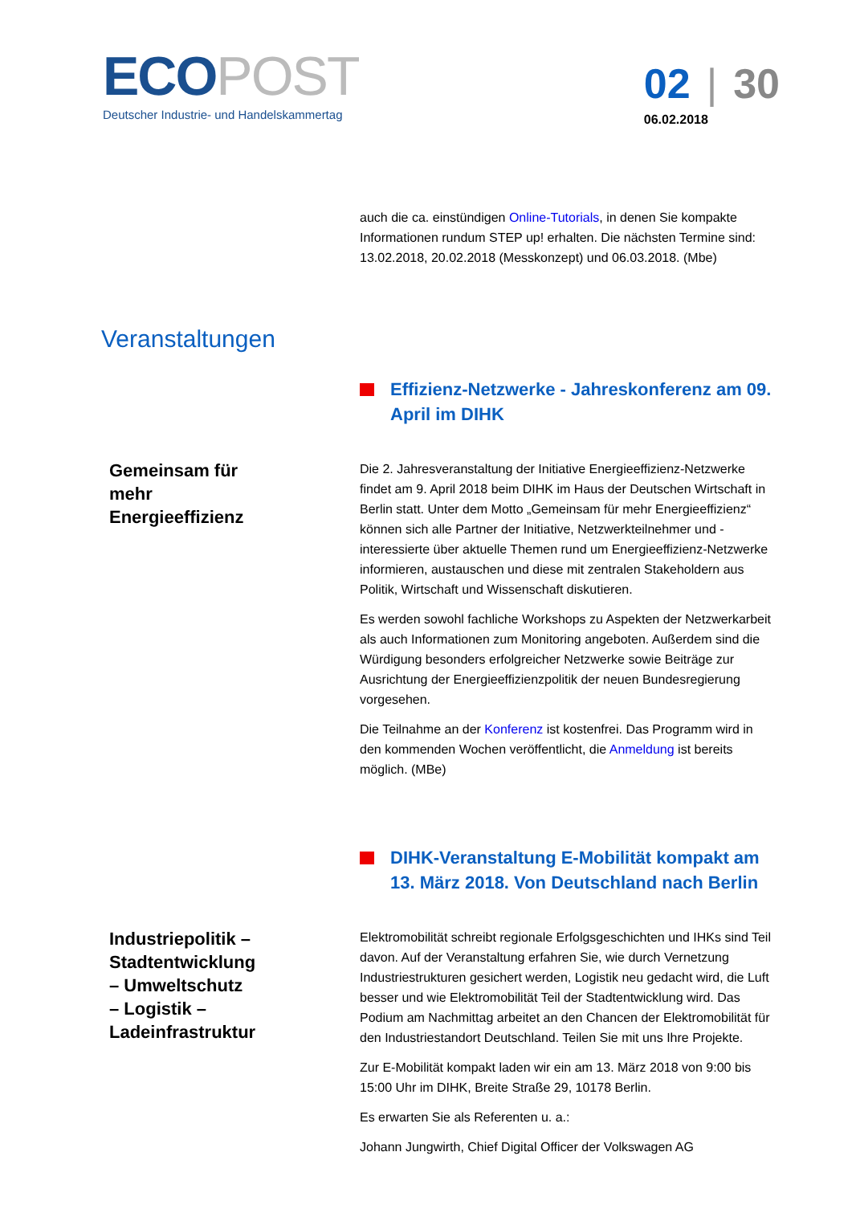ECOPOST
Deutscher Industrie- und Handelskammertag
02 | 30
06.02.2018
auch die ca. einstündigen Online-Tutorials, in denen Sie kompakte Informationen rundum STEP up! erhalten. Die nächsten Termine sind: 13.02.2018, 20.02.2018 (Messkonzept) und 06.03.2018. (Mbe)
Veranstaltungen
Effizienz-Netzwerke - Jahreskonferenz am 09. April im DIHK
Gemeinsam für mehr Energieeffizienz
Die 2. Jahresveranstaltung der Initiative Energieeffizienz-Netzwerke findet am 9. April 2018 beim DIHK im Haus der Deutschen Wirtschaft in Berlin statt. Unter dem Motto „Gemeinsam für mehr Energieeffizienz“ können sich alle Partner der Initiative, Netzwerkteilnehmer und -interessierte über aktuelle Themen rund um Energieeffizienz-Netzwerke informieren, austauschen und diese mit zentralen Stakeholdern aus Politik, Wirtschaft und Wissenschaft diskutieren.
Es werden sowohl fachliche Workshops zu Aspekten der Netzwerkarbeit als auch Informationen zum Monitoring angeboten. Außerdem sind die Würdigung besonders erfolgreicher Netzwerke sowie Beiträge zur Ausrichtung der Energieeffizienzpolitik der neuen Bundesregierung vorgesehen.
Die Teilnahme an der Konferenz ist kostenfrei. Das Programm wird in den kommenden Wochen veröffentlicht, die Anmeldung ist bereits möglich. (MBe)
DIHK-Veranstaltung E-Mobilität kompakt am 13. März 2018. Von Deutschland nach Berlin
Industriepolitik – Stadtentwicklung – Umweltschutz – Logistik – Ladeinfrastruktur
Elektromobilität schreibt regionale Erfolgsgeschichten und IHKs sind Teil davon. Auf der Veranstaltung erfahren Sie, wie durch Vernetzung Industriestrukturen gesichert werden, Logistik neu gedacht wird, die Luft besser und wie Elektromobilität Teil der Stadtentwicklung wird. Das Podium am Nachmittag arbeitet an den Chancen der Elektromobilität für den Industriestandort Deutschland. Teilen Sie mit uns Ihre Projekte.
Zur E-Mobilität kompakt laden wir ein am 13. März 2018 von 9:00 bis 15:00 Uhr im DIHK, Breite Straße 29, 10178 Berlin.
Es erwarten Sie als Referenten u. a.:
Johann Jungwirth, Chief Digital Officer der Volkswagen AG